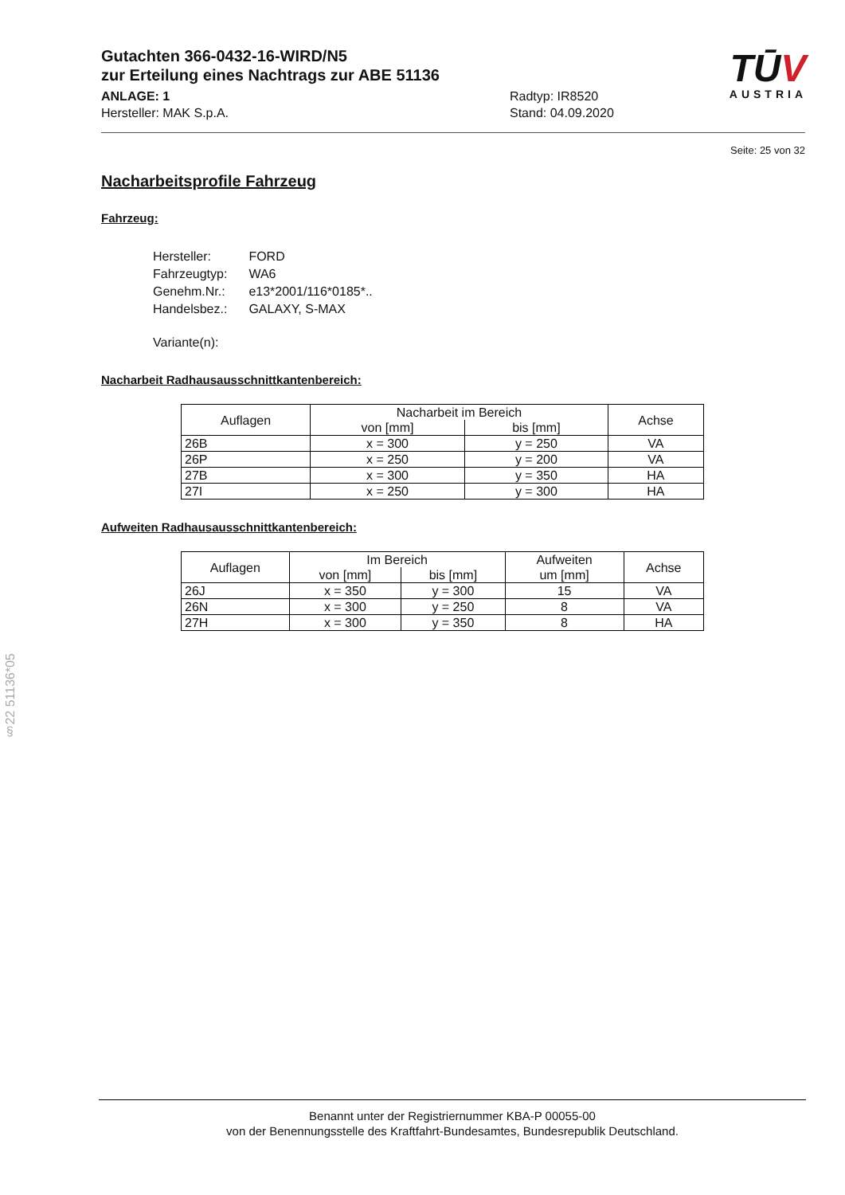TŪV
AUSTRIA
Gutachten 366-0432-16-WIRD/N5
zur Erteilung eines Nachtrags zur ABE 51136
ANLAGE: 1
Hersteller: MAK S.p.A.
Radtyp: IR8520
Stand: 04.09.2020
Seite: 25 von 32
Nacharbeitsprofile Fahrzeug
Fahrzeug:
| Hersteller: | FORD |
| Fahrzeugtyp: | WA6 |
| Genehm.Nr.: | e13*2001/116*0185*.. |
| Handelsbez.: | GALAXY, S-MAX |
| Variante(n): | |
Nacharbeit Radhausausschnittkantenbereich:
| Auflagen | Nacharbeit im Bereich | | Achse |
| | von [mm] | bis [mm] | |
| 26B | x = 300 | y = 250 | VA |
| 26P | x = 250 | y = 200 | VA |
| 27B | x = 300 | y = 350 | HA |
| 27I | x = 250 | y = 300 | HA |
Aufweiten Radhausausschnittkantenbereich:
| Auflagen | Im Bereich | | Aufweiten | Achse |
| | von [mm] | bis [mm] | um [mm] | |
| 26J | x = 350 | y = 300 | 15 | VA |
| 26N | x = 300 | y = 250 | 8 | VA |
| 27H | x = 300 | y = 350 | 8 | HA |
§22 51136*05
Benannt unter der Registriernummer KBA-P 00055-00
von der Benennungsstelle des Kraftfahrt-Bundesamtes, Bundesrepublik Deutschland.